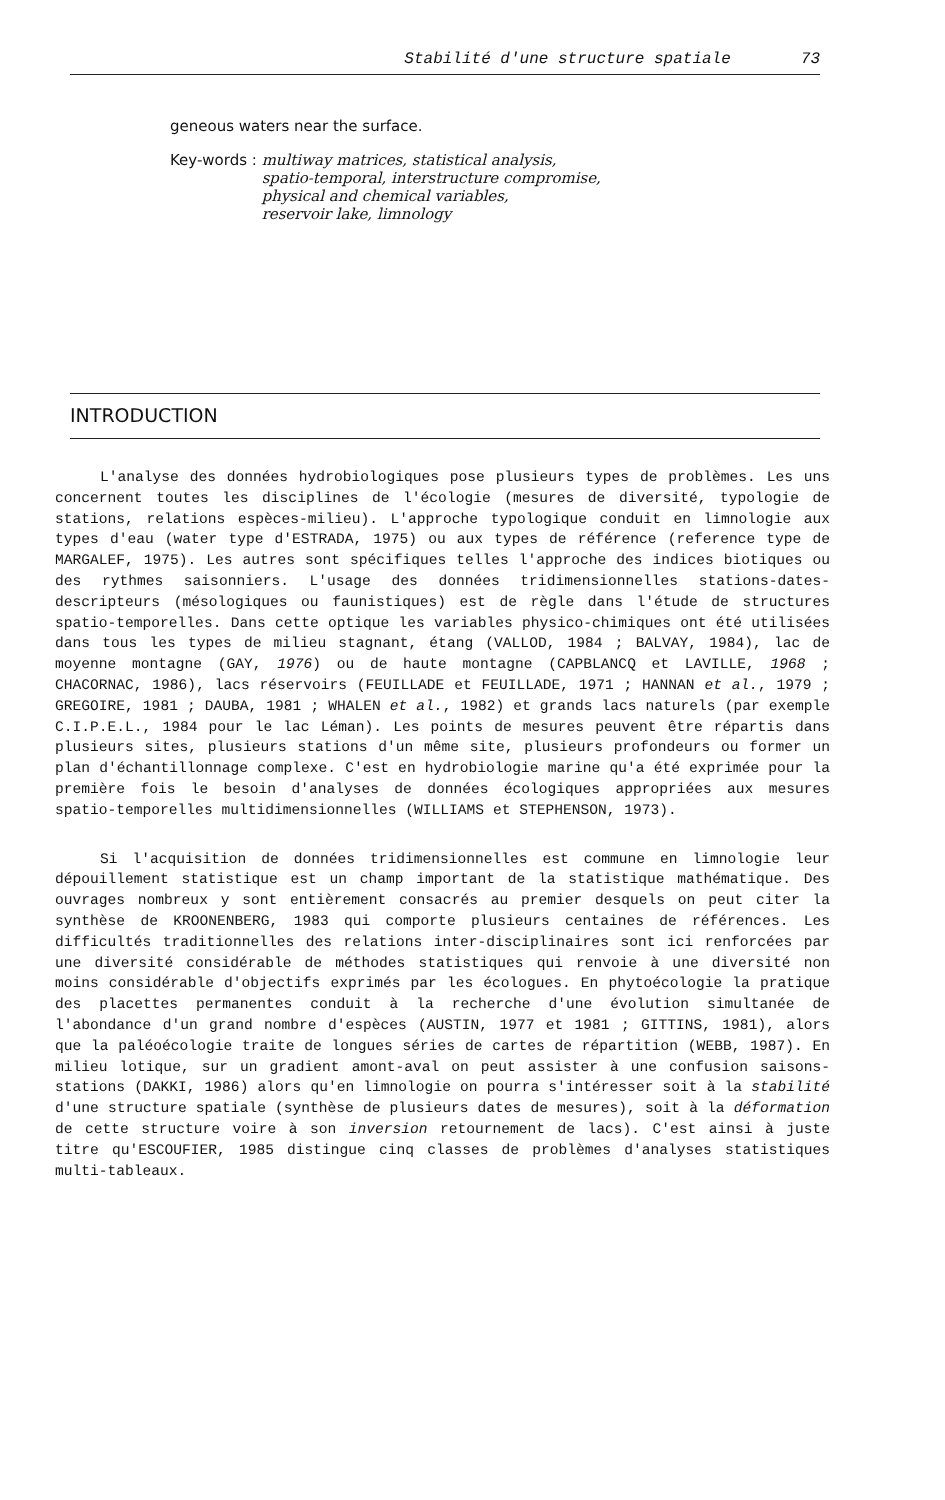Stabilité d'une structure spatiale 73
geneous waters near the surface.
Key-words : multiway matrices, statistical analysis,
spatio-temporal, interstructure compromise,
physical and chemical variables,
reservoir lake, limnology
INTRODUCTION
L'analyse des données hydrobiologiques pose plusieurs types de problèmes. Les uns concernent toutes les disciplines de l'écologie (mesures de diversité, typologie de stations, relations espèces-milieu). L'approche typologique conduit en limnologie aux types d'eau (water type d'ESTRADA, 1975) ou aux types de référence (reference type de MARGALEF, 1975). Les autres sont spécifiques telles l'approche des indices biotiques ou des rythmes saisonniers. L'usage des données tridimensionnelles stations-dates-descripteurs (mésologiques ou faunistiques) est de règle dans l'étude de structures spatio-temporelles. Dans cette optique les variables physico-chimiques ont été utilisées dans tous les types de milieu stagnant, étang (VALLOD, 1984 ; BALVAY, 1984), lac de moyenne montagne (GAY, 1976) ou de haute montagne (CAPBLANCQ et LAVILLE, 1968 ; CHACORNAC, 1986), lacs réservoirs (FEUILLADE et FEUILLADE, 1971 ; HANNAN et al., 1979 ; GREGOIRE, 1981 ; DAUBA, 1981 ; WHALEN et al., 1982) et grands lacs naturels (par exemple C.I.P.E.L., 1984 pour le lac Léman). Les points de mesures peuvent être répartis dans plusieurs sites, plusieurs stations d'un même site, plusieurs profondeurs ou former un plan d'échantillonnage complexe. C'est en hydrobiologie marine qu'a été exprimée pour la première fois le besoin d'analyses de données écologiques appropriées aux mesures spatio-temporelles multidimensionnelles (WILLIAMS et STEPHENSON, 1973).
Si l'acquisition de données tridimensionnelles est commune en limnologie leur dépouillement statistique est un champ important de la statistique mathématique. Des ouvrages nombreux y sont entièrement consacrés au premier desquels on peut citer la synthèse de KROONENBERG, 1983 qui comporte plusieurs centaines de références. Les difficultés traditionnelles des relations inter-disciplinaires sont ici renforcées par une diversité considérable de méthodes statistiques qui renvoie à une diversité non moins considérable d'objectifs exprimés par les écologues. En phytoécologie la pratique des placettes permanentes conduit à la recherche d'une évolution simultanée de l'abondance d'un grand nombre d'espèces (AUSTIN, 1977 et 1981 ; GITTINS, 1981), alors que la paléoécologie traite de longues séries de cartes de répartition (WEBB, 1987). En milieu lotique, sur un gradient amont-aval on peut assister à une confusion saisons-stations (DAKKI, 1986) alors qu'en limnologie on pourra s'intéresser soit à la stabilité d'une structure spatiale (synthèse de plusieurs dates de mesures), soit à la déformation de cette structure voire à son inversion retournement de lacs). C'est ainsi à juste titre qu'ESCOUFIER, 1985 distingue cinq classes de problèmes d'analyses statistiques multi-tableaux.